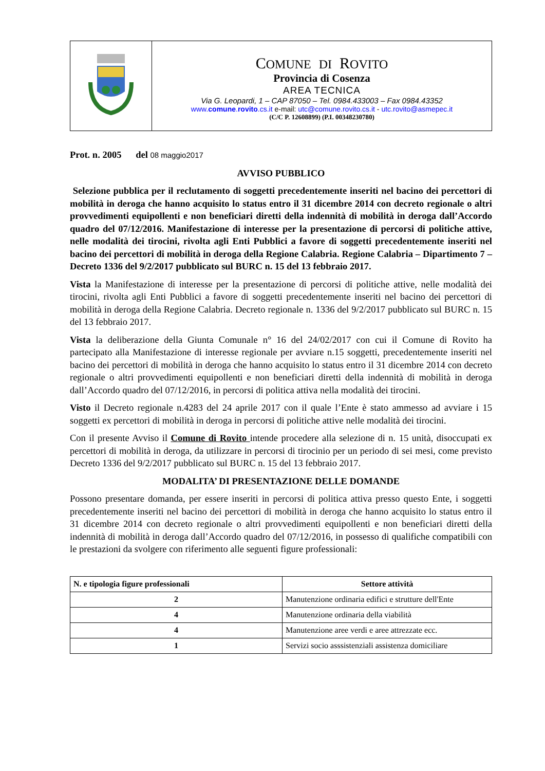| | C OMUNE DI R OVITO Provincia di Cosenza AREA TECNICA Via G. Leopardi, 1 – CAP 87050 – Tel. 0984.433003 – Fax 0984.43352 www. comune . rovito .cs.it e-mail: utc@comune.rovito.cs.it - utc.rovito@asmepec.it (C/C P. 12608899) (P.I. 00348230780) |
Prot. n. 2005 del 08 maggio2017
AVVISO PUBBLICO
Selezione pubblica per il reclutamento di soggetti precedentemente inseriti nel bacino dei percettori di mobilità in deroga che hanno acquisito lo status entro il 31 dicembre 2014 con decreto regionale o altri provvedimenti equipollenti e non beneficiari diretti della indennità di mobilità in deroga dall’Accordo quadro del 07/12/2016. Manifestazione di interesse per la presentazione di percorsi di politiche attive, nelle modalità dei tirocini, rivolta agli Enti Pubblici a favore di soggetti precedentemente inseriti nel bacino dei percettori di mobilità in deroga della Regione Calabria. Regione Calabria – Dipartimento 7 – Decreto 1336 del 9/2/2017 pubblicato sul BURC n. 15 del 13 febbraio 2017.
Vista la Manifestazione di interesse per la presentazione di percorsi di politiche attive, nelle modalità dei tirocini, rivolta agli Enti Pubblici a favore di soggetti precedentemente inseriti nel bacino dei percettori di mobilità in deroga della Regione Calabria. Decreto regionale n. 1336 del 9/2/2017 pubblicato sul BURC n. 15 del 13 febbraio 2017.
Vista la deliberazione della Giunta Comunale n° 16 del 24/02/2017 con cui il Comune di Rovito ha partecipato alla Manifestazione di interesse regionale per avviare n.15 soggetti, precedentemente inseriti nel bacino dei percettori di mobilità in deroga che hanno acquisito lo status entro il 31 dicembre 2014 con decreto regionale o altri provvedimenti equipollenti e non beneficiari diretti della indennità di mobilità in deroga dall’Accordo quadro del 07/12/2016, in percorsi di politica attiva nella modalità dei tirocini.
Visto il Decreto regionale n.4283 del 24 aprile 2017 con il quale l’Ente è stato ammesso ad avviare i 15 soggetti ex percettori di mobilità in deroga in percorsi di politiche attive nelle modalità dei tirocini.
Con il presente Avviso il Comune di Rovito intende procedere alla selezione di n. 15 unità, disoccupati ex percettori di mobilità in deroga, da utilizzare in percorsi di tirocinio per un periodo di sei mesi, come previsto Decreto 1336 del 9/2/2017 pubblicato sul BURC n. 15 del 13 febbraio 2017.
MODALITA’ DI PRESENTAZIONE DELLE DOMANDE
Possono presentare domanda, per essere inseriti in percorsi di politica attiva presso questo Ente, i soggetti precedentemente inseriti nel bacino dei percettori di mobilità in deroga che hanno acquisito lo status entro il 31 dicembre 2014 con decreto regionale o altri provvedimenti equipollenti e non beneficiari diretti della indennità di mobilità in deroga dall’Accordo quadro del 07/12/2016, in possesso di qualifiche compatibili con le prestazioni da svolgere con riferimento alle seguenti figure professionali:
| N. e tipologia figure professionali | Settore attività |
| --- | --- |
| 2 | Manutenzione ordinaria edifici e strutture dell'Ente |
| 4 | Manutenzione ordinaria della viabilità |
| 4 | Manutenzione aree verdi e aree attrezzate ecc. |
| 1 | Servizi socio asssistenziali assistenza domiciliare |